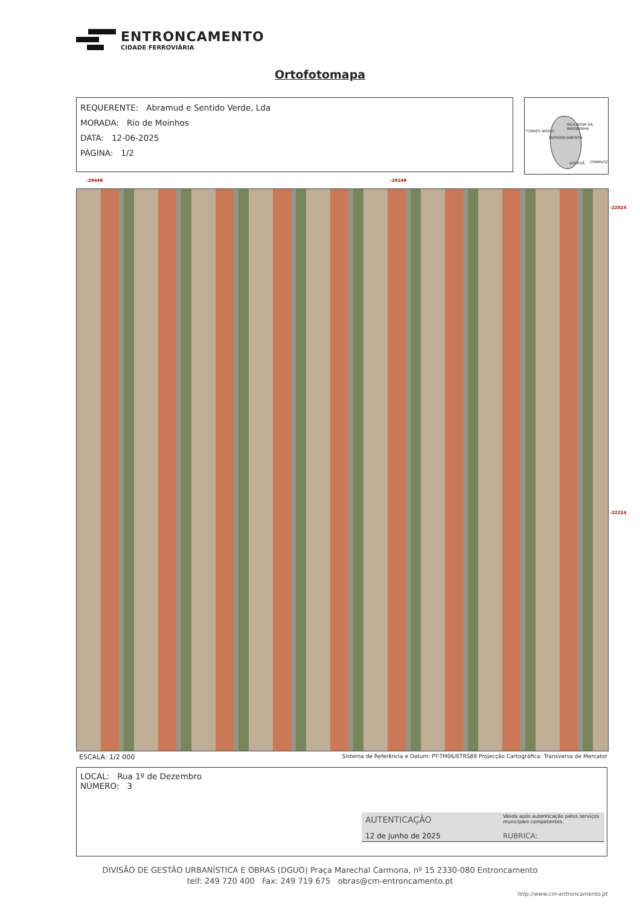ENTRONCAMENTO
CIDADE FERROVIÁRIA
Ortofotomapa
REQUERENTE: Abramud e Sentido Verde, Lda
MORADA: Rio de Moinhos
DATA: 12-06-2025
PÁGINA: 1/2
VILA NOVA DA BARQUINHA
TORRES NOVAS
ENTRONCAMENTO
GOLEGÃ CHAMUSCA
-29448 -29248
-22024
-22224
ESCALA: 1/2 000
Sistema de Referência e Datum: PT-TM06/ETRS89 Projecção Cartográfica: Transversa de Mercator
LOCAL: Rua 1º de Dezembro
NÚMERO: 3
AUTENTICAÇÃO Válida após autenticação pelos serviços municipais competentes.
12 de junho de 2025 RUBRICA:
DIVISÃO DE GESTÃO URBANÍSTICA E OBRAS (DGUO) Praça Marechal Carmona, nº 15 2330-080 Entroncamento
telf: 249 720 400 Fax: 249 719 675 obras@cm-entroncamento.pt
http://www.cm-entroncamento.pt